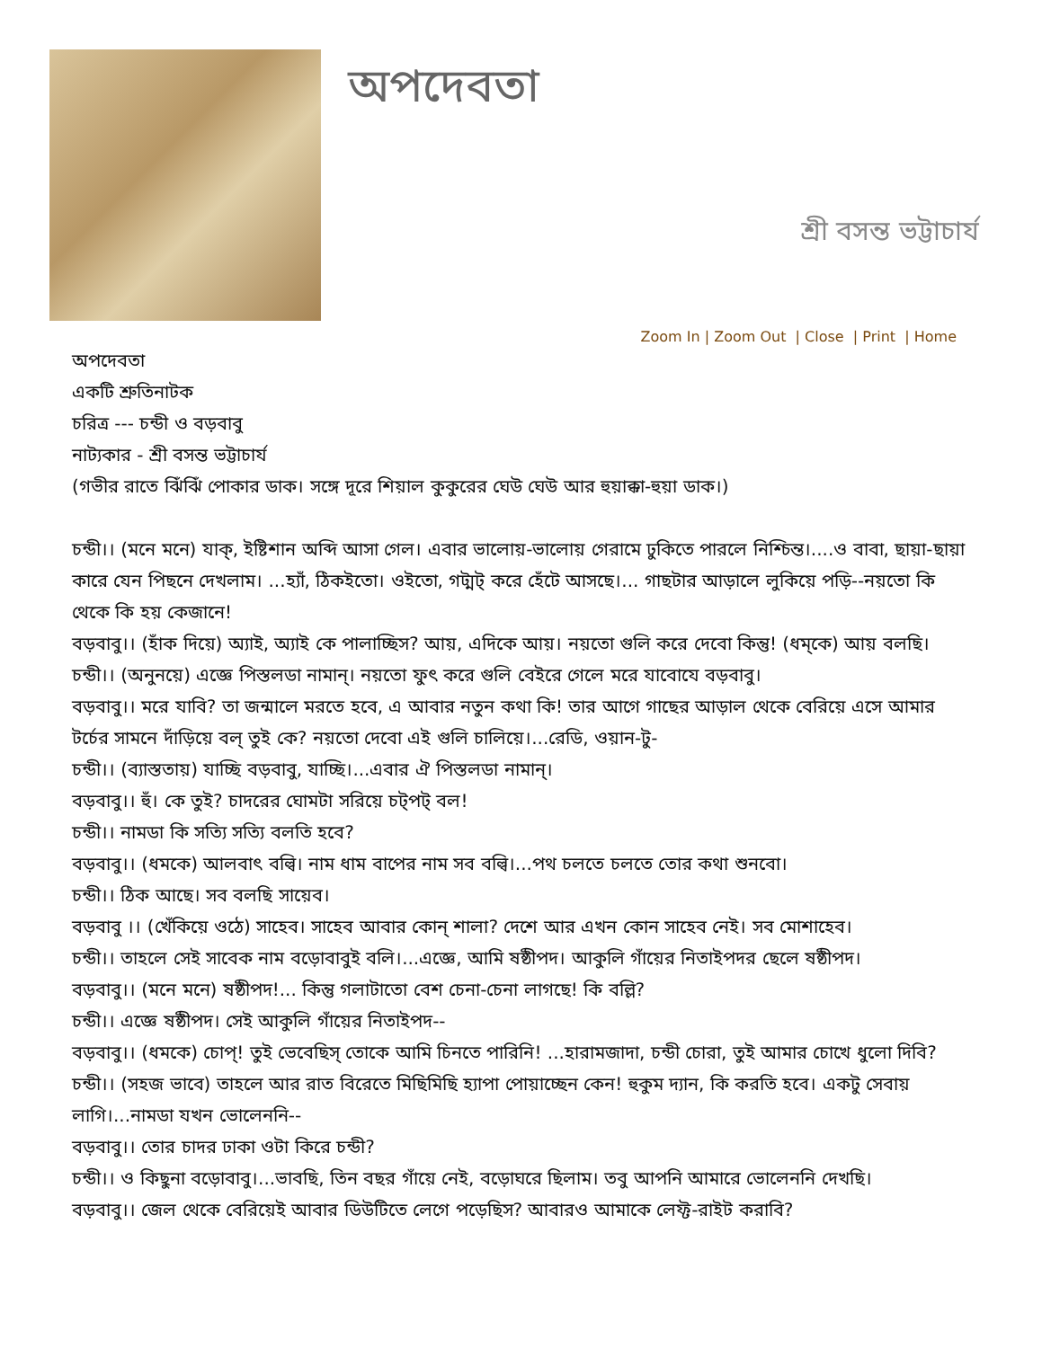অপদেবতা
শ্রী বসন্ত ভট্টাচার্য
Zoom In | Zoom Out | Close | Print | Home
অপদেবতা
একটি শ্রুতিনাটক
চরিত্র --- চন্ডী ও বড়বাবু
নাট্যকার - শ্রী বসন্ত ভট্টাচার্য
(গভীর রাতে ঝিঁঝিঁ পোকার ডাক। সঙ্গে দূরে শিয়াল কুকুরের ঘেউ ঘেউ আর হুয়াক্কা-হুয়া ডাক।)
চন্ডী।। (মনে মনে) যাক্, ইষ্টিশান অব্দি আসা গেল। এবার ভালোয়-ভালোয় গেরামে ঢুকিতে পারলে নিশ্চিন্ত।....ও বাবা, ছায়া-ছায়া কারে যেন পিছনে দেখলাম। ...হ্যাঁ, ঠিকইতো। ওইতো, গট্মট্ করে হেঁটে আসছে।... গাছটার আড়ালে লুকিয়ে পড়ি--নয়তো কি থেকে কি হয় কেজানে!
বড়বাবু।। (হাঁক দিয়ে) অ্যাই, অ্যাই কে পালাচ্ছিস? আয়, এদিকে আয়। নয়তো গুলি করে দেবো কিন্তু! (ধম্কে) আয় বলছি।
চন্ডী।। (অনুনয়ে) এজ্ঞে পিস্তলডা নামান্। নয়তো ফুৎ করে গুলি বেইরে গেলে মরে যাবোযে বড়বাবু।
বড়বাবু।। মরে যাবি? তা জন্মালে মরতে হবে, এ আবার নতুন কথা কি! তার আগে গাছের আড়াল থেকে বেরিয়ে এসে আমার টর্চের সামনে দাঁড়িয়ে বল্ তুই কে? নয়তো দেবো এই গুলি চালিয়ে।...রেডি, ওয়ান-টু-
চন্ডী।। (ব্যাস্ততায়) যাচ্ছি বড়বাবু, যাচ্ছি।...এবার ঐ পিস্তলডা নামান্।
বড়বাবু।। হুঁ। কে তুই? চাদরের ঘোমটা সরিয়ে চট্পট্ বল!
চন্ডী।। নামডা কি সত্যি সত্যি বলতি হবে?
বড়বাবু।। (ধমকে) আলবাৎ বল্বি। নাম ধাম বাপের নাম সব বল্বি।...পথ চলতে চলতে তোর কথা শুনবো।
চন্ডী।। ঠিক আছে। সব বলছি সায়েব।
বড়বাবু ।। (খেঁকিয়ে ওঠে) সাহেব। সাহেব আবার কোন্ শালা? দেশে আর এখন কোন সাহেব নেই। সব মোশাহেব।
চন্ডী।। তাহলে সেই সাবেক নাম বড়োবাবুই বলি।...এজ্ঞে, আমি ষষ্ঠীপদ। আকুলি গাঁয়ের নিতাইপদর ছেলে ষষ্ঠীপদ।
বড়বাবু।। (মনে মনে) ষষ্ঠীপদ!... কিন্তু গলাটাতো বেশ চেনা-চেনা লাগছে! কি বল্লি?
চন্ডী।। এজ্ঞে ষষ্ঠীপদ। সেই আকুলি গাঁয়ের নিতাইপদ--
বড়বাবু।। (ধমকে) চোপ্! তুই ভেবেছিস্ তোকে আমি চিনতে পারিনি! ...হারামজাদা, চন্ডী চোরা, তুই আমার চোখে ধুলো দিবি?
চন্ডী।। (সহজ ভাবে) তাহলে আর রাত বিরেতে মিছিমিছি হ্যাপা পোয়াচ্ছেন কেন! হুকুম দ্যান, কি করতি হবে। একটু সেবায় লাগি।...নামডা যখন ভোলেননি--
বড়বাবু।। তোর চাদর ঢাকা ওটা কিরে চন্ডী?
চন্ডী।। ও কিছুনা বড়োবাবু।...ভাবছি, তিন বছর গাঁয়ে নেই, বড়োঘরে ছিলাম। তবু আপনি আমারে ভোলেননি দেখছি।
বড়বাবু।। জেল থেকে বেরিয়েই আবার ডিউটিতে লেগে পড়েছিস? আবারও আমাকে লেফ্ট-রাইট করাবি?